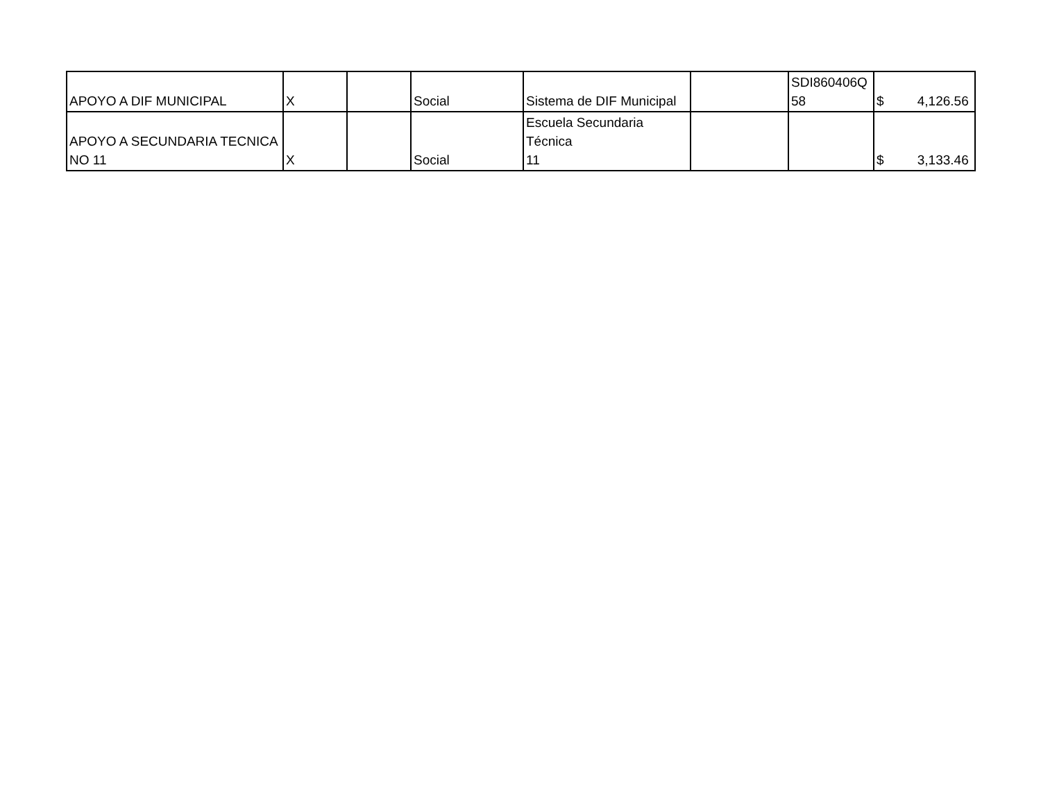| APOYO A DIF MUNICIPAL | X | | Social | Sistema de DIF Municipal | | SDI860406Q 58 | $ 4,126.56 |
| APOYO A SECUNDARIA TECNICA NO 11 | X | | Social | Escuela Secundaria Técnica 11 | | | $ 3,133.46 |